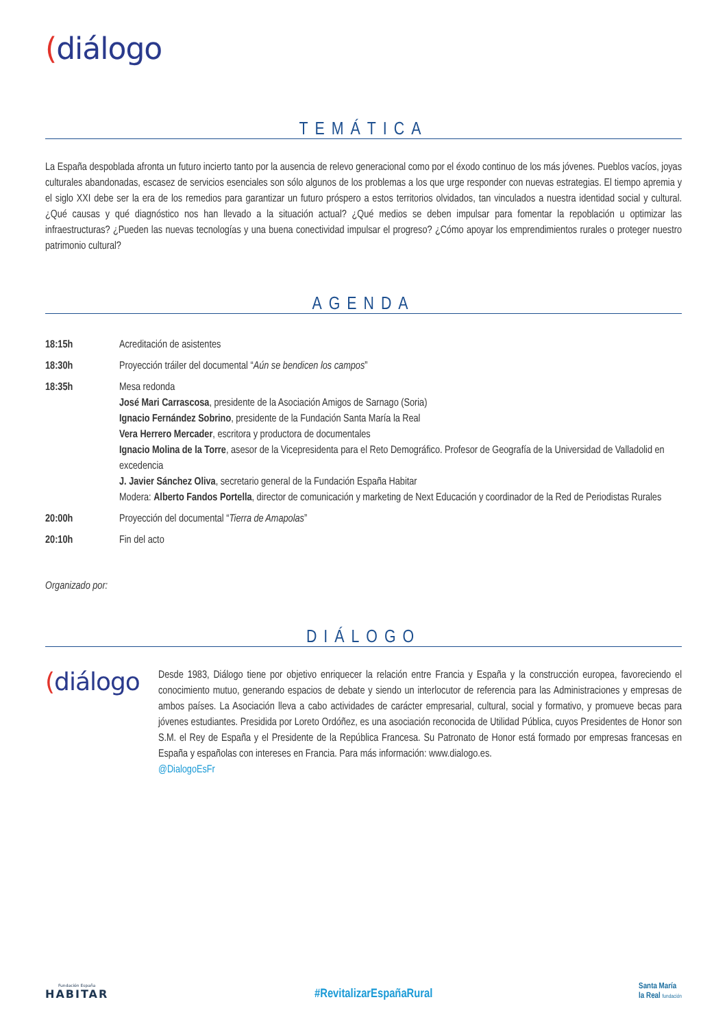(diálogo
TEMÁTICA
La España despoblada afronta un futuro incierto tanto por la ausencia de relevo generacional como por el éxodo continuo de los más jóvenes. Pueblos vacíos, joyas culturales abandonadas, escasez de servicios esenciales son sólo algunos de los problemas a los que urge responder con nuevas estrategias. El tiempo apremia y el siglo XXI debe ser la era de los remedios para garantizar un futuro próspero a estos territorios olvidados, tan vinculados a nuestra identidad social y cultural. ¿Qué causas y qué diagnóstico nos han llevado a la situación actual? ¿Qué medios se deben impulsar para fomentar la repoblación u optimizar las infraestructuras? ¿Pueden las nuevas tecnologías y una buena conectividad impulsar el progreso? ¿Cómo apoyar los emprendimientos rurales o proteger nuestro patrimonio cultural?
AGENDA
| 18:15h | Acreditación de asistentes |
| 18:30h | Proyección tráiler del documental “ Aún se bendicen los campos ” |
| 18:35h | Mesa redonda José Mari Carrascosa , presidente de la Asociación Amigos de Sarnago (Soria) Ignacio Fernández Sobrino , presidente de la Fundación Santa María la Real Vera Herrero Mercader , escritora y productora de documentales Ignacio Molina de la Torre , asesor de la Vicepresidenta para el Reto Demográfico. Profesor de Geografía de la Universidad de Valladolid en excedencia J. Javier Sánchez Oliva , secretario general de la Fundación España Habitar Modera: Alberto Fandos Portella , director de comunicación y marketing de Next Educación y coordinador de la Red de Periodistas Rurales |
| 20:00h | Proyección del documental “ Tierra de Amapolas ” |
| 20:10h | Fin del acto |
Organizado por:
DIÁLOGO
(diálogo
Desde 1983, Diálogo tiene por objetivo enriquecer la relación entre Francia y España y la construcción europea, favoreciendo el conocimiento mutuo, generando espacios de debate y siendo un interlocutor de referencia para las Administraciones y empresas de ambos países. La Asociación lleva a cabo actividades de carácter empresarial, cultural, social y formativo, y promueve becas para jóvenes estudiantes. Presidida por Loreto Ordóñez, es una asociación reconocida de Utilidad Pública, cuyos Presidentes de Honor son S.M. el Rey de España y el Presidente de la República Francesa. Su Patronato de Honor está formado por empresas francesas en España y españolas con intereses en Francia. Para más información: www.dialogo.es.
@DialogoEsFr
Fundación España
HABITAR
#RevitalizarEspañaRural
Santa María
la Real fundación